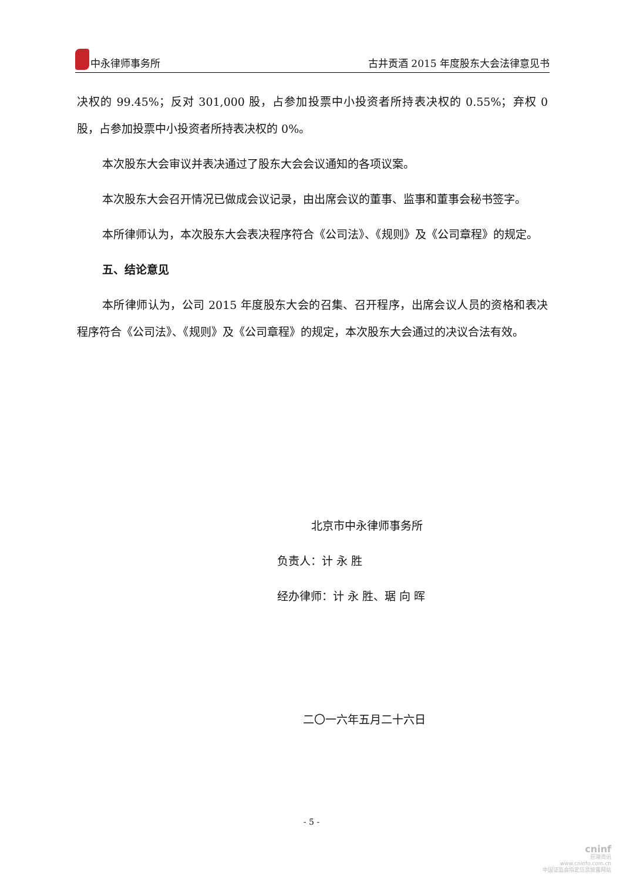中永律师事务所 古井贡酒 2015 年度股东大会法律意见书
决权的 99.45%；反对 301,000 股，占参加投票中小投资者所持表决权的 0.55%；弃权 0 股，占参加投票中小投资者所持表决权的 0%。
本次股东大会审议并表决通过了股东大会会议通知的各项议案。
本次股东大会召开情况已做成会议记录，由出席会议的董事、监事和董事会秘书签字。
本所律师认为，本次股东大会表决程序符合《公司法》、《规则》及《公司章程》的规定。
五、结论意见
本所律师认为，公司 2015 年度股东大会的召集、召开程序，出席会议人员的资格和表决程序符合《公司法》、《规则》及《公司章程》的规定，本次股东大会通过的决议合法有效。
北京市中永律师事务所
负责人：计 永 胜
经办律师：计 永 胜、琚 向 晖
二〇一六年五月二十六日
- 5 -
cninf
巨潮资讯
www.cninfo.com.cn
中国证监会指定信息披露网站